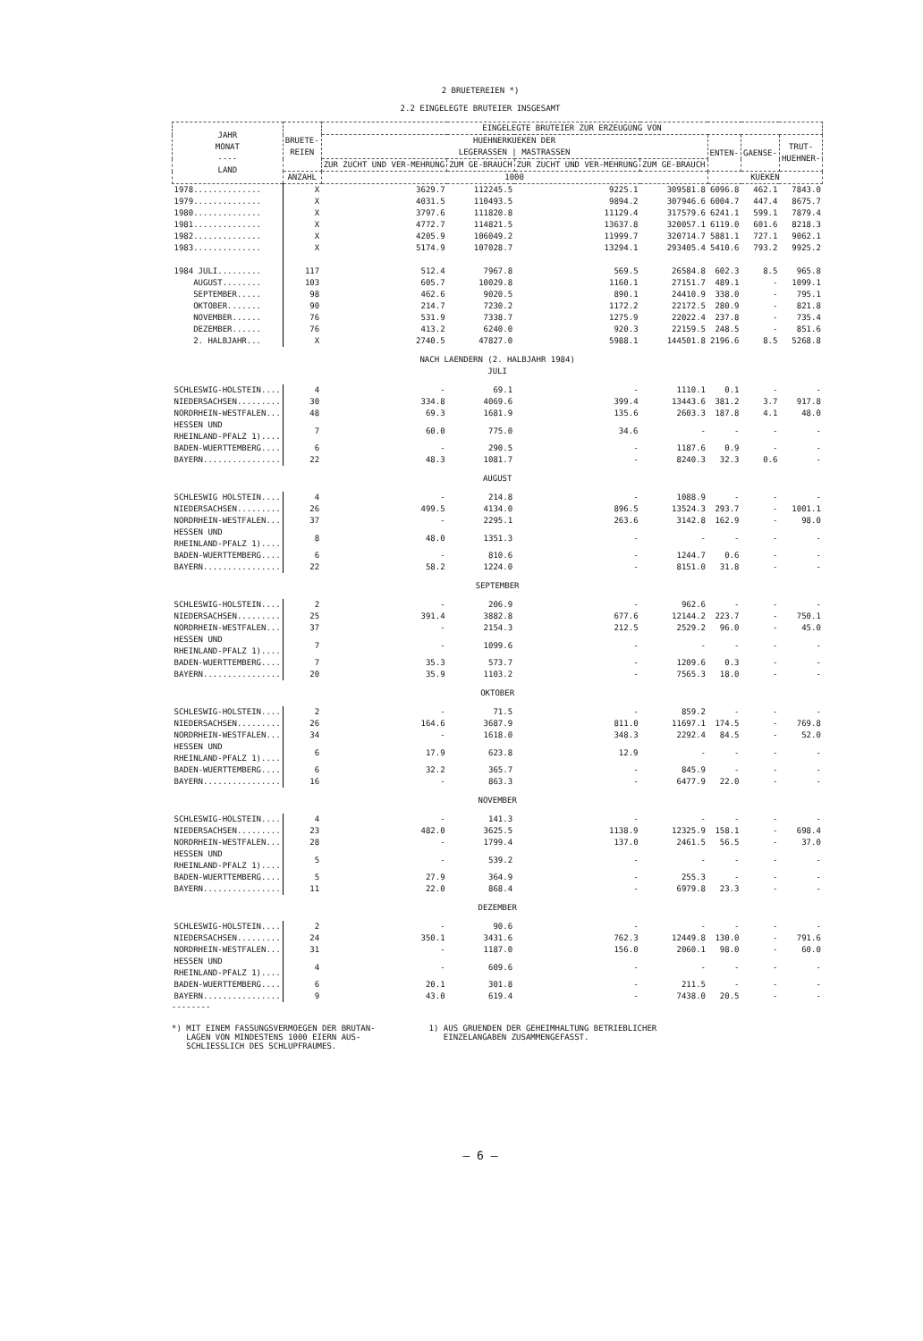2 BRUETEREIEN *)
2.2 EINGELEGTE BRUTEIER INSGESAMT
| JAHR MONAT ---- LAND | BRUETE- REIEN | EINGELEGTE BRUTEIER ZUR ERZEUGUNG VON | | | | | | |
| --- | --- | --- | --- | --- | --- | --- | --- | --- |
| | | HUEHNERKUEKEN DER LEGERASSEN / MASTRASSEN | | | | ENTEN- | GAENSE- | TRUT- HUEHNER- |
| | | ZUR ZUCHT UND VER-MEHRUNG | ZUM GE-BRAUCH | ZUR ZUCHT UND VER-MEHRUNG | ZUM GE-BRAUCH | | | |
| | ANZAHL | 1000 | | | | KUEKEN | | |
| 1978.............. | X | 3629.7 | 112245.5 | 9225.1 | 309581.8 | 6096.8 | 462.1 | 7843.0 |
| 1979.............. | X | 4031.5 | 110493.5 | 9894.2 | 307946.6 | 6004.7 | 447.4 | 8675.7 |
| 1980.............. | X | 3797.6 | 111820.8 | 11129.4 | 317579.6 | 6241.1 | 599.1 | 7879.4 |
| 1981.............. | X | 4772.7 | 114821.5 | 13637.8 | 320057.1 | 6119.0 | 601.6 | 8218.3 |
| 1982.............. | X | 4205.9 | 106049.2 | 11999.7 | 320714.7 | 5881.1 | 727.1 | 9062.1 |
| 1983.............. | X | 5174.9 | 107028.7 | 13294.1 | 293405.4 | 5410.6 | 793.2 | 9925.2 |
| 1984 JULI......... | 117 | 512.4 | 7967.8 | 569.5 | 26584.8 | 602.3 | 8.5 | 965.8 |
| AUGUST........ | 103 | 605.7 | 10029.8 | 1160.1 | 27151.7 | 489.1 | - | 1099.1 |
| SEPTEMBER..... | 98 | 462.6 | 9020.5 | 890.1 | 24410.9 | 338.0 | - | 795.1 |
| OKTOBER....... | 90 | 214.7 | 7230.2 | 1172.2 | 22172.5 | 280.9 | - | 821.8 |
| NOVEMBER...... | 76 | 531.9 | 7338.7 | 1275.9 | 22022.4 | 237.8 | - | 735.4 |
| DEZEMBER...... | 76 | 413.2 | 6240.0 | 920.3 | 22159.5 | 248.5 | - | 851.6 |
| 2. HALBJAHR... | X | 2740.5 | 47827.0 | 5988.1 | 144501.8 | 2196.6 | 8.5 | 5268.8 |
| NACH LAENDERN (2. HALBJAHR 1984) JULI | | | | | | | | |
| SCHLESWIG-HOLSTEIN.... | 4 | - | 69.1 | - | 1110.1 | 0.1 | - | - |
| NIEDERSACHSEN......... | 30 | 334.8 | 4069.6 | 399.4 | 13443.6 | 381.2 | 3.7 | 917.8 |
| NORDRHEIN-WESTFALEN... | 48 | 69.3 | 1681.9 | 135.6 | 2603.3 | 187.8 | 4.1 | 48.0 |
| HESSEN UND RHEINLAND-PFALZ 1).... | 7 | 60.0 | 775.0 | 34.6 | - | - | - | - |
| BADEN-WUERTTEMBERG.... | 6 | - | 290.5 | - | 1187.6 | 0.9 | - | - |
| BAYERN................ | 22 | 48.3 | 1081.7 | - | 8240.3 | 32.3 | 0.6 | - |
| AUGUST | | | | | | | | |
| SCHLESWIG HOLSTEIN.... | 4 | - | 214.8 | - | 1088.9 | - | - | - |
| NIEDERSACHSEN......... | 26 | 499.5 | 4134.0 | 896.5 | 13524.3 | 293.7 | - | 1001.1 |
| NORDRHEIN-WESTFALEN... | 37 | - | 2295.1 | 263.6 | 3142.8 | 162.9 | - | 98.0 |
| HESSEN UND RHEINLAND-PFALZ 1).... | 8 | 48.0 | 1351.3 | - | - | - | - | - |
| BADEN-WUERTTEMBERG.... | 6 | - | 810.6 | - | 1244.7 | 0.6 | - | - |
| BAYERN................ | 22 | 58.2 | 1224.0 | - | 8151.0 | 31.8 | - | - |
| SEPTEMBER | | | | | | | | |
| SCHLESWIG-HOLSTEIN.... | 2 | - | 206.9 | - | 962.6 | - | - | - |
| NIEDERSACHSEN......... | 25 | 391.4 | 3882.8 | 677.6 | 12144.2 | 223.7 | - | 750.1 |
| NORDRHEIN-WESTFALEN... | 37 | - | 2154.3 | 212.5 | 2529.2 | 96.0 | - | 45.0 |
| HESSEN UND RHEINLAND-PFALZ 1).... | 7 | - | 1099.6 | - | - | - | - | - |
| BADEN-WUERTTEMBERG.... | 7 | 35.3 | 573.7 | - | 1209.6 | 0.3 | - | - |
| BAYERN................ | 20 | 35.9 | 1103.2 | - | 7565.3 | 18.0 | - | - |
| OKTOBER | | | | | | | | |
| SCHLESWIG-HOLSTEIN.... | 2 | - | 71.5 | - | 859.2 | - | - | - |
| NIEDERSACHSEN......... | 26 | 164.6 | 3687.9 | 811.0 | 11697.1 | 174.5 | - | 769.8 |
| NORDRHEIN-WESTFALEN... | 34 | - | 1618.0 | 348.3 | 2292.4 | 84.5 | - | 52.0 |
| HESSEN UND RHEINLAND-PFALZ 1).... | 6 | 17.9 | 623.8 | 12.9 | - | - | - | - |
| BADEN-WUERTTEMBERG.... | 6 | 32.2 | 365.7 | - | 845.9 | - | - | - |
| BAYERN................ | 16 | - | 863.3 | - | 6477.9 | 22.0 | - | - |
| NOVEMBER | | | | | | | | |
| SCHLESWIG-HOLSTEIN.... | 4 | - | 141.3 | - | - | - | - | - |
| NIEDERSACHSEN......... | 23 | 482.0 | 3625.5 | 1138.9 | 12325.9 | 158.1 | - | 698.4 |
| NORDRHEIN-WESTFALEN... | 28 | - | 1799.4 | 137.0 | 2461.5 | 56.5 | - | 37.0 |
| HESSEN UND RHEINLAND-PFALZ 1).... | 5 | - | 539.2 | - | - | - | - | - |
| BADEN-WUERTTEMBERG.... | 5 | 27.9 | 364.9 | - | 255.3 | - | - | - |
| BAYERN................ | 11 | 22.0 | 868.4 | - | 6979.8 | 23.3 | - | - |
| DEZEMBER | | | | | | | | |
| SCHLESWIG-HOLSTEIN.... | 2 | - | 90.6 | - | - | - | - | - |
| NIEDERSACHSEN......... | 24 | 350.1 | 3431.6 | 762.3 | 12449.8 | 130.0 | - | 791.6 |
| NORDRHEIN-WESTFALEN... | 31 | - | 1187.0 | 156.0 | 2060.1 | 98.0 | - | 60.0 |
| HESSEN UND RHEINLAND-PFALZ 1).... | 4 | - | 609.6 | - | - | - | - | - |
| BADEN-WUERTTEMBERG.... | 6 | 20.1 | 301.8 | - | 211.5 | - | - | - |
| BAYERN................ | 9 | 43.0 | 619.4 | - | 7438.0 | 20.5 | - | - |
--------
*) MIT EINEM FASSUNGSVERMOEGEN DER BRUTAN-
LAGEN VON MINDESTENS 1000 EIERN AUS-
SCHLIESSLICH DES SCHLUPFRAUMES.
1) AUS GRUENDEN DER GEHEIMHALTUNG BETRIEBLICHER
EINZELANGABEN ZUSAMMENGEFASST.
– 6 –